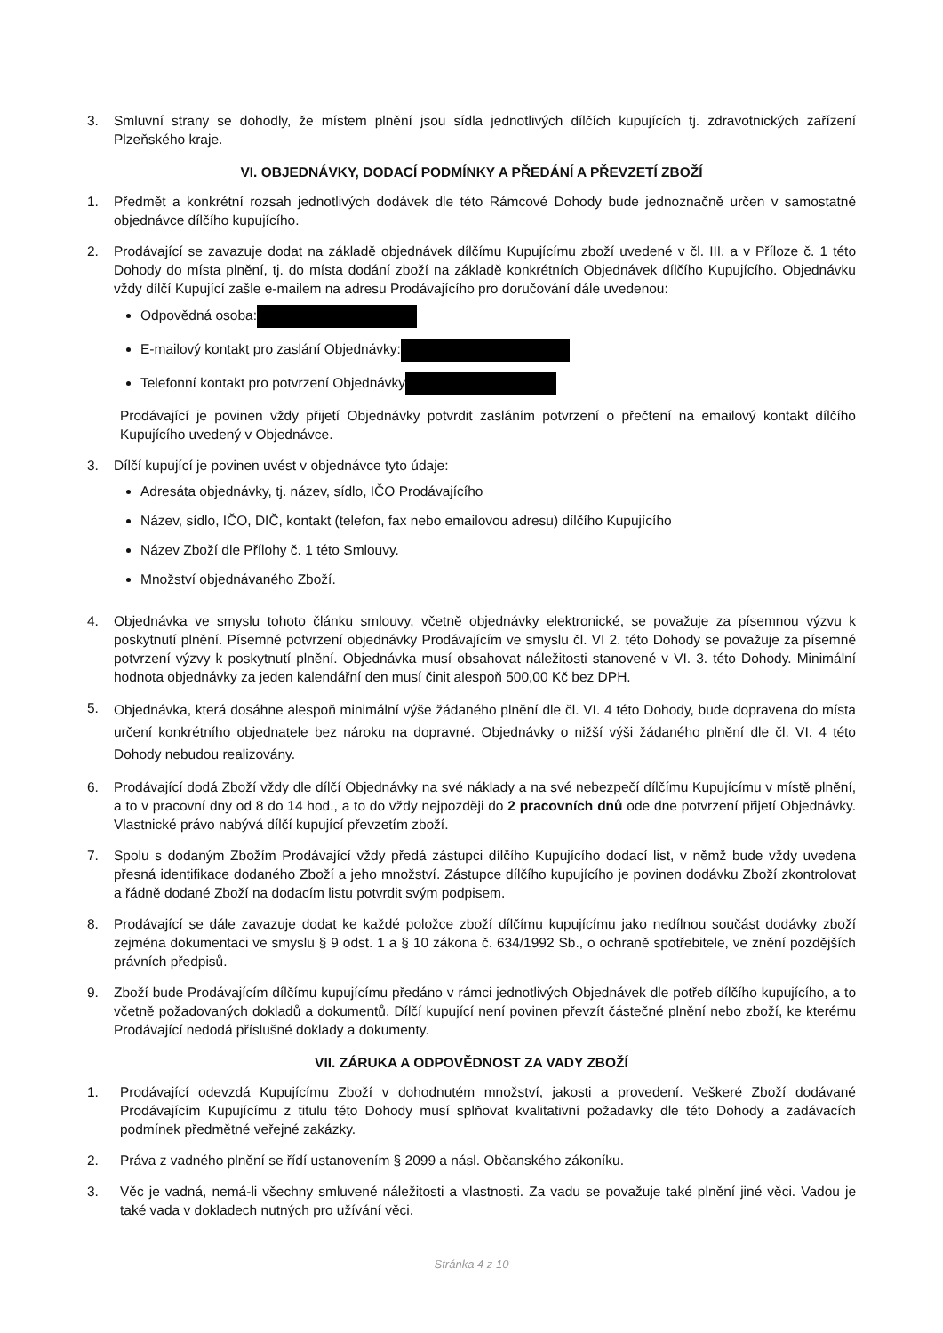3. Smluvní strany se dohodly, že místem plnění jsou sídla jednotlivých dílčích kupujících tj. zdravotnických zařízení Plzeňského kraje.
VI. OBJEDNÁVKY, DODACÍ PODMÍNKY A PŘEDÁNÍ A PŘEVZETÍ ZBOŽÍ
1. Předmět a konkrétní rozsah jednotlivých dodávek dle této Rámcové Dohody bude jednoznačně určen v samostatné objednávce dílčího kupujícího.
2. Prodávající se zavazuje dodat na základě objednávek dílčímu Kupujícímu zboží uvedené v čl. III. a v Příloze č. 1 této Dohody do místa plnění, tj. do místa dodání zboží na základě konkrétních Objednávek dílčího Kupujícího. Objednávku vždy dílčí Kupující zašle e-mailem na adresu Prodávajícího pro doručování dále uvedenou:
Odpovědná osoba:
E-mailový kontakt pro zaslání Objednávky:
Telefonní kontakt pro potvrzení Objednávky
Prodávající je povinen vždy přijetí Objednávky potvrdit zasláním potvrzení o přečtení na emailový kontakt dílčího Kupujícího uvedený v Objednávce.
3. Dílčí kupující je povinen uvést v objednávce tyto údaje:
Adresáta objednávky, tj. název, sídlo, IČO Prodávajícího
Název, sídlo, IČO, DIČ, kontakt (telefon, fax nebo emailovou adresu) dílčího Kupujícího
Název Zboží dle Přílohy č. 1 této Smlouvy.
Množství objednávaného Zboží.
4. Objednávka ve smyslu tohoto článku smlouvy, včetně objednávky elektronické, se považuje za písemnou výzvu k poskytnutí plnění. Písemné potvrzení objednávky Prodávajícím ve smyslu čl. VI 2. této Dohody se považuje za písemné potvrzení výzvy k poskytnutí plnění. Objednávka musí obsahovat náležitosti stanovené v VI. 3. této Dohody. Minimální hodnota objednávky za jeden kalendářní den musí činit alespoň 500,00 Kč bez DPH.
5.
Objednávka, která dosáhne alespoň minimální výše žádaného plnění dle čl. VI. 4 této Dohody, bude dopravena do místa určení konkrétního objednatele bez nároku na dopravné. Objednávky o nižší výši žádaného plnění dle čl. VI. 4 této Dohody nebudou realizovány.
6. Prodávající dodá Zboží vždy dle dílčí Objednávky na své náklady a na své nebezpečí dílčímu Kupujícímu v místě plnění, a to v pracovní dny od 8 do 14 hod., a to do vždy nejpozději do 2 pracovních dnů ode dne potvrzení přijetí Objednávky. Vlastnické právo nabývá dílčí kupující převzetím zboží.
7. Spolu s dodaným Zbožím Prodávající vždy předá zástupci dílčího Kupujícího dodací list, v němž bude vždy uvedena přesná identifikace dodaného Zboží a jeho množství. Zástupce dílčího kupujícího je povinen dodávku Zboží zkontrolovat a řádně dodané Zboží na dodacím listu potvrdit svým podpisem.
8. Prodávající se dále zavazuje dodat ke každé položce zboží dílčímu kupujícímu jako nedílnou součást dodávky zboží zejména dokumentaci ve smyslu § 9 odst. 1 a § 10 zákona č. 634/1992 Sb., o ochraně spotřebitele, ve znění pozdějších právních předpisů.
9. Zboží bude Prodávajícím dílčímu kupujícímu předáno v rámci jednotlivých Objednávek dle potřeb dílčího kupujícího, a to včetně požadovaných dokladů a dokumentů. Dílčí kupující není povinen převzít částečné plnění nebo zboží, ke kterému Prodávající nedodá příslušné doklady a dokumenty.
VII. ZÁRUKA A ODPOVĚDNOST ZA VADY ZBOŽÍ
1. Prodávající odevzdá Kupujícímu Zboží v dohodnutém množství, jakosti a provedení. Veškeré Zboží dodávané Prodávajícím Kupujícímu z titulu této Dohody musí splňovat kvalitativní požadavky dle této Dohody a zadávacích podmínek předmětné veřejné zakázky.
2. Práva z vadného plnění se řídí ustanovením § 2099 a násl. Občanského zákoníku.
3. Věc je vadná, nemá-li všechny smluvené náležitosti a vlastnosti. Za vadu se považuje také plnění jiné věci. Vadou je také vada v dokladech nutných pro užívání věci.
Stránka 4 z 10